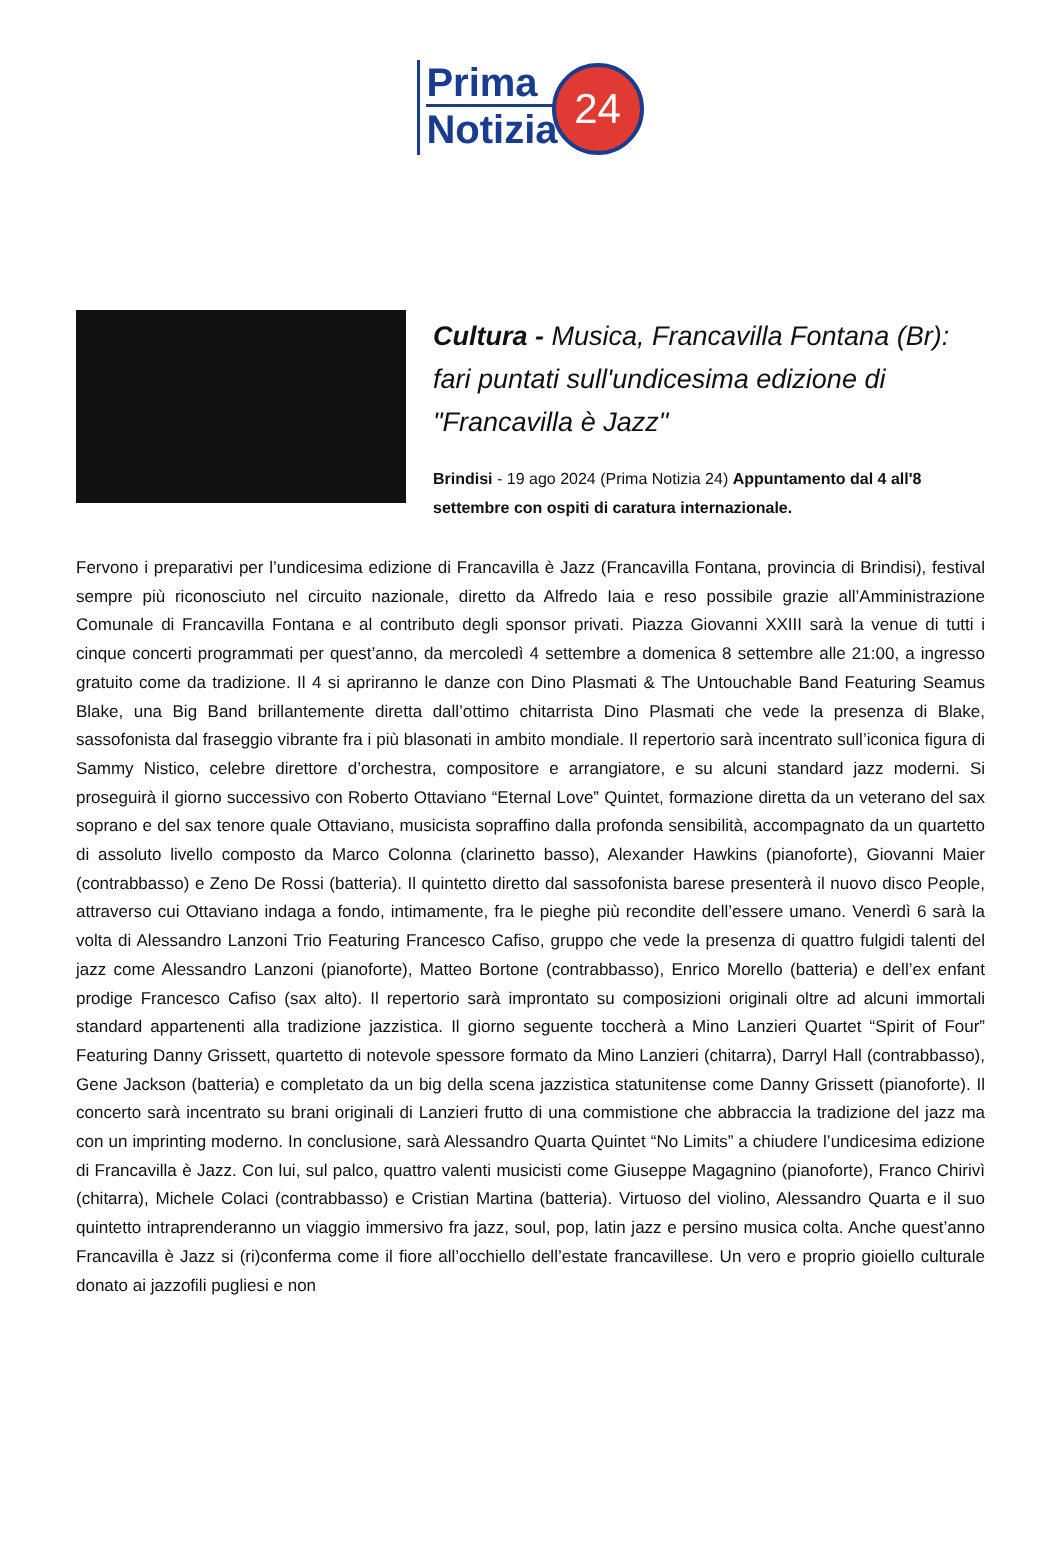Prima
Notizia
24
Cultura - Musica, Francavilla Fontana (Br): fari puntati sull'undicesima edizione di "Francavilla è Jazz"
Brindisi - 19 ago 2024 (Prima Notizia 24) Appuntamento dal 4 all'8 settembre con ospiti di caratura internazionale.
Fervono i preparativi per l’undicesima edizione di Francavilla è Jazz (Francavilla Fontana, provincia di Brindisi), festival sempre più riconosciuto nel circuito nazionale, diretto da Alfredo Iaia e reso possibile grazie all’Amministrazione Comunale di Francavilla Fontana e al contributo degli sponsor privati. Piazza Giovanni XXIII sarà la venue di tutti i cinque concerti programmati per quest’anno, da mercoledì 4 settembre a domenica 8 settembre alle 21:00, a ingresso gratuito come da tradizione. Il 4 si apriranno le danze con Dino Plasmati & The Untouchable Band Featuring Seamus Blake, una Big Band brillantemente diretta dall’ottimo chitarrista Dino Plasmati che vede la presenza di Blake, sassofonista dal fraseggio vibrante fra i più blasonati in ambito mondiale. Il repertorio sarà incentrato sull’iconica figura di Sammy Nistico, celebre direttore d’orchestra, compositore e arrangiatore, e su alcuni standard jazz moderni. Si proseguirà il giorno successivo con Roberto Ottaviano “Eternal Love” Quintet, formazione diretta da un veterano del sax soprano e del sax tenore quale Ottaviano, musicista sopraffino dalla profonda sensibilità, accompagnato da un quartetto di assoluto livello composto da Marco Colonna (clarinetto basso), Alexander Hawkins (pianoforte), Giovanni Maier (contrabbasso) e Zeno De Rossi (batteria). Il quintetto diretto dal sassofonista barese presenterà il nuovo disco People, attraverso cui Ottaviano indaga a fondo, intimamente, fra le pieghe più recondite dell’essere umano. Venerdì 6 sarà la volta di Alessandro Lanzoni Trio Featuring Francesco Cafiso, gruppo che vede la presenza di quattro fulgidi talenti del jazz come Alessandro Lanzoni (pianoforte), Matteo Bortone (contrabbasso), Enrico Morello (batteria) e dell’ex enfant prodige Francesco Cafiso (sax alto). Il repertorio sarà improntato su composizioni originali oltre ad alcuni immortali standard appartenenti alla tradizione jazzistica. Il giorno seguente toccherà a Mino Lanzieri Quartet “Spirit of Four” Featuring Danny Grissett, quartetto di notevole spessore formato da Mino Lanzieri (chitarra), Darryl Hall (contrabbasso), Gene Jackson (batteria) e completato da un big della scena jazzistica statunitense come Danny Grissett (pianoforte). Il concerto sarà incentrato su brani originali di Lanzieri frutto di una commistione che abbraccia la tradizione del jazz ma con un imprinting moderno. In conclusione, sarà Alessandro Quarta Quintet “No Limits” a chiudere l’undicesima edizione di Francavilla è Jazz. Con lui, sul palco, quattro valenti musicisti come Giuseppe Magagnino (pianoforte), Franco Chirivì (chitarra), Michele Colaci (contrabbasso) e Cristian Martina (batteria). Virtuoso del violino, Alessandro Quarta e il suo quintetto intraprenderanno un viaggio immersivo fra jazz, soul, pop, latin jazz e persino musica colta. Anche quest’anno Francavilla è Jazz si (ri)conferma come il fiore all’occhiello dell’estate francavillese. Un vero e proprio gioiello culturale donato ai jazzofili pugliesi e non